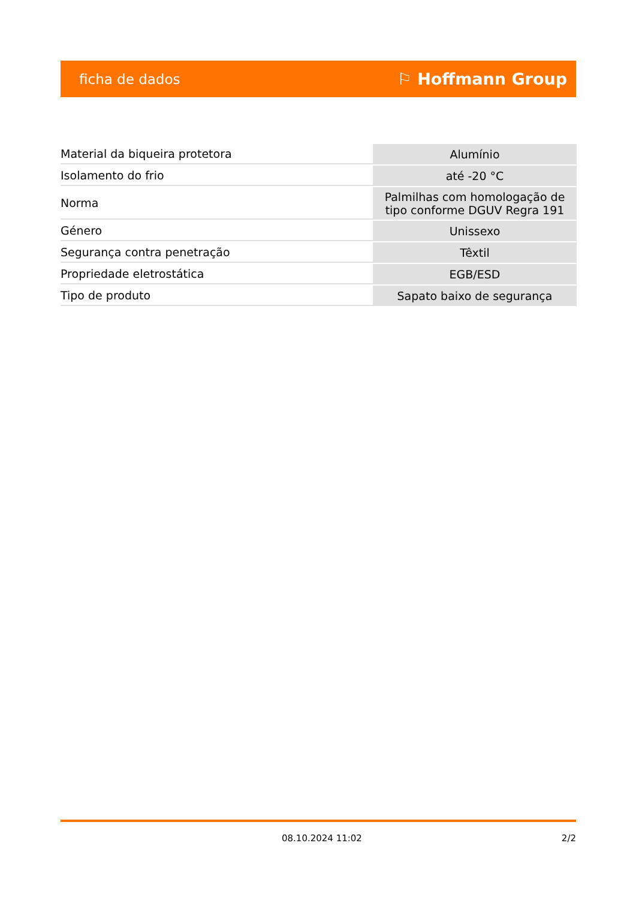ficha de dados ⚐ Hoffmann Group
| Material da biqueira protetora | Alumínio |
| Isolamento do frio | até -20 °C |
| Norma | Palmilhas com homologação de tipo conforme DGUV Regra 191 |
| Género | Unissexo |
| Segurança contra penetração | Têxtil |
| Propriedade eletrostática | EGB/ESD |
| Tipo de produto | Sapato baixo de segurança |
08.10.2024 11:02 2/2